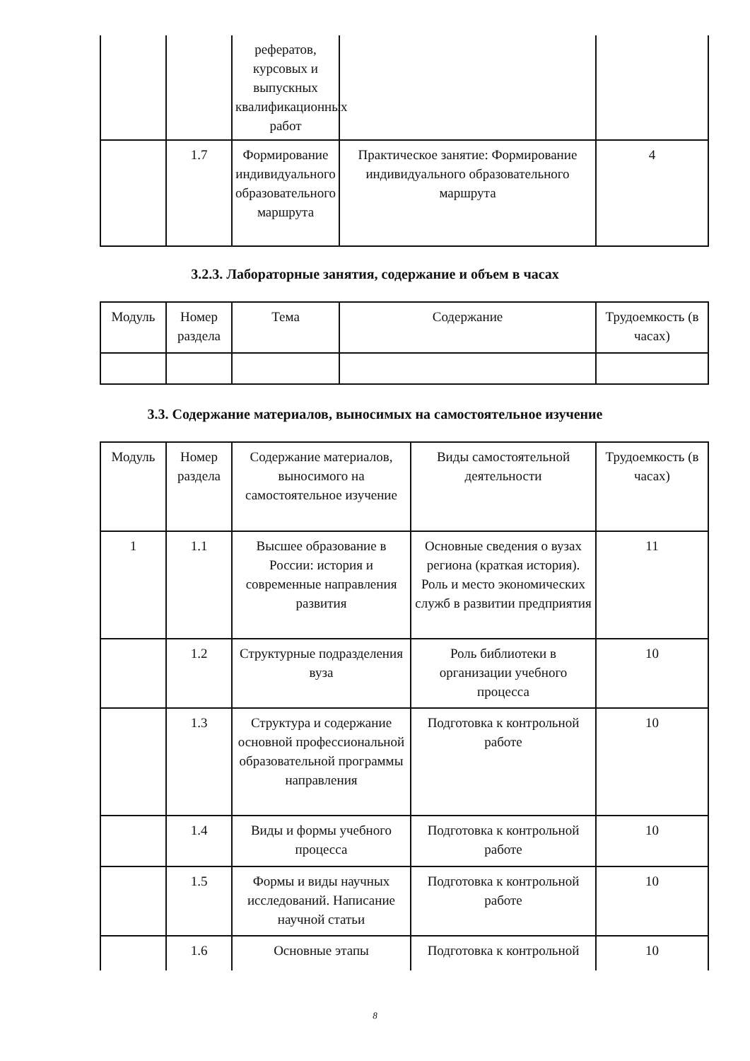| | | рефератов, курсовых и выпускных квалификационных работ | | |
| | 1.7 | Формирование индивидуального образовательного маршрута | Практическое занятие: Формирование индивидуального образовательного маршрута | 4 |
3.2.3. Лабораторные занятия, содержание и объем в часах
| Модуль | Номер раздела | Тема | Содержание | Трудоемкость (в часах) |
| --- | --- | --- | --- | --- |
3.3. Содержание материалов, выносимых на самостоятельное изучение
| Модуль | Номер раздела | Содержание материалов, выносимого на самостоятельное изучение | Виды самостоятельной деятельности | Трудоемкость (в часах) |
| --- | --- | --- | --- | --- |
| 1 | 1.1 | Высшее образование в России: история и современные направления развития | Основные сведения о вузах региона (краткая история). Роль и место экономических служб в развитии предприятия | 11 |
| | 1.2 | Структурные подразделения вуза | Роль библиотеки в организации учебного процесса | 10 |
| | 1.3 | Структура и содержание основной профессиональной образовательной программы направления | Подготовка к контрольной работе | 10 |
| | 1.4 | Виды и формы учебного процесса | Подготовка к контрольной работе | 10 |
| | 1.5 | Формы и виды научных исследований. Написание научной статьи | Подготовка к контрольной работе | 10 |
| | 1.6 | Основные этапы | Подготовка к контрольной | 10 |
8